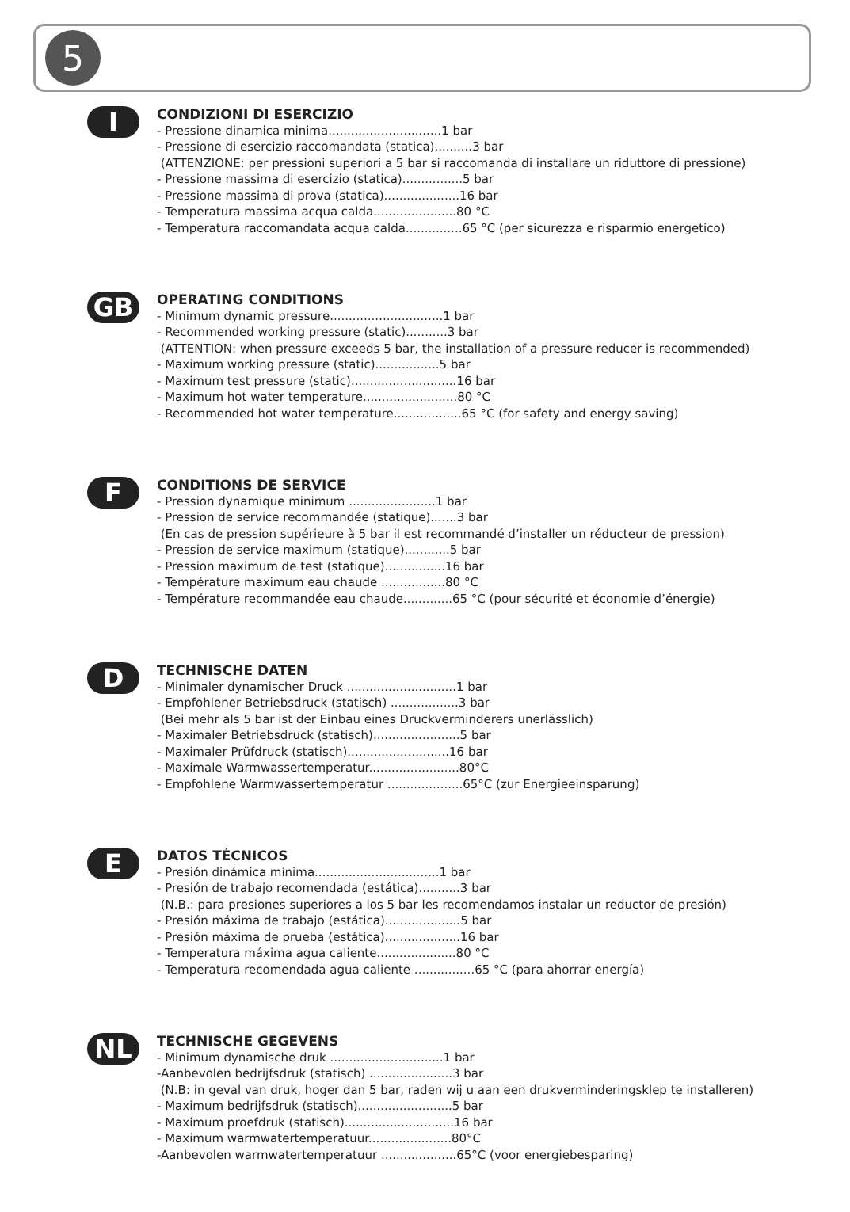5
I
CONDIZIONI DI ESERCIZIO
- Pressione dinamica minima..............................1 bar
- Pressione di esercizio raccomandata (statica)..........3 bar
(ATTENZIONE: per pressioni superiori a 5 bar si raccomanda di installare un riduttore di pressione)
- Pressione massima di esercizio (statica)................5 bar
- Pressione massima di prova (statica)....................16 bar
- Temperatura massima acqua calda......................80 °C
- Temperatura raccomandata acqua calda...............65 °C (per sicurezza e risparmio energetico)
GB
OPERATING CONDITIONS
- Minimum dynamic pressure..............................1 bar
- Recommended working pressure (static)...........3 bar
(ATTENTION: when pressure exceeds 5 bar, the installation of a pressure reducer is recommended)
- Maximum working pressure (static).................5 bar
- Maximum test pressure (static)............................16 bar
- Maximum hot water temperature.........................80 °C
- Recommended hot water temperature..................65 °C (for safety and energy saving)
F
CONDITIONS DE SERVICE
- Pression dynamique minimum .......................1 bar
- Pression de service recommandée (statique).......3 bar
(En cas de pression supérieure à 5 bar il est recommandé d’installer un réducteur de pression)
- Pression de service maximum (statique)............5 bar
- Pression maximum de test (statique)................16 bar
- Température maximum eau chaude .................80 °C
- Température recommandée eau chaude.............65 °C (pour sécurité et économie d’énergie)
D
TECHNISCHE DATEN
- Minimaler dynamischer Druck .............................1 bar
- Empfohlener Betriebsdruck (statisch) ..................3 bar
(Bei mehr als 5 bar ist der Einbau eines Druckverminderers unerlässlich)
- Maximaler Betriebsdruck (statisch).......................5 bar
- Maximaler Prüfdruck (statisch)...........................16 bar
- Maximale Warmwassertemperatur........................80°C
- Empfohlene Warmwassertemperatur ....................65°C (zur Energieeinsparung)
E
DATOS TÉCNICOS
- Presión dinámica mínima.................................1 bar
- Presión de trabajo recomendada (estática)...........3 bar
(N.B.: para presiones superiores a los 5 bar les recomendamos instalar un reductor de presión)
- Presión máxima de trabajo (estática)....................5 bar
- Presión máxima de prueba (estática)....................16 bar
- Temperatura máxima agua caliente.....................80 °C
- Temperatura recomendada agua caliente ................65 °C (para ahorrar energía)
NL
TECHNISCHE GEGEVENS
- Minimum dynamische druk ..............................1 bar
-Aanbevolen bedrijfsdruk (statisch) ......................3 bar
(N.B: in geval van druk, hoger dan 5 bar, raden wij u aan een drukverminderingsklep te installeren)
- Maximum bedrijfsdruk (statisch).........................5 bar
- Maximum proefdruk (statisch).............................16 bar
- Maximum warmwatertemperatuur......................80°C
-Aanbevolen warmwatertemperatuur ....................65°C (voor energiebesparing)